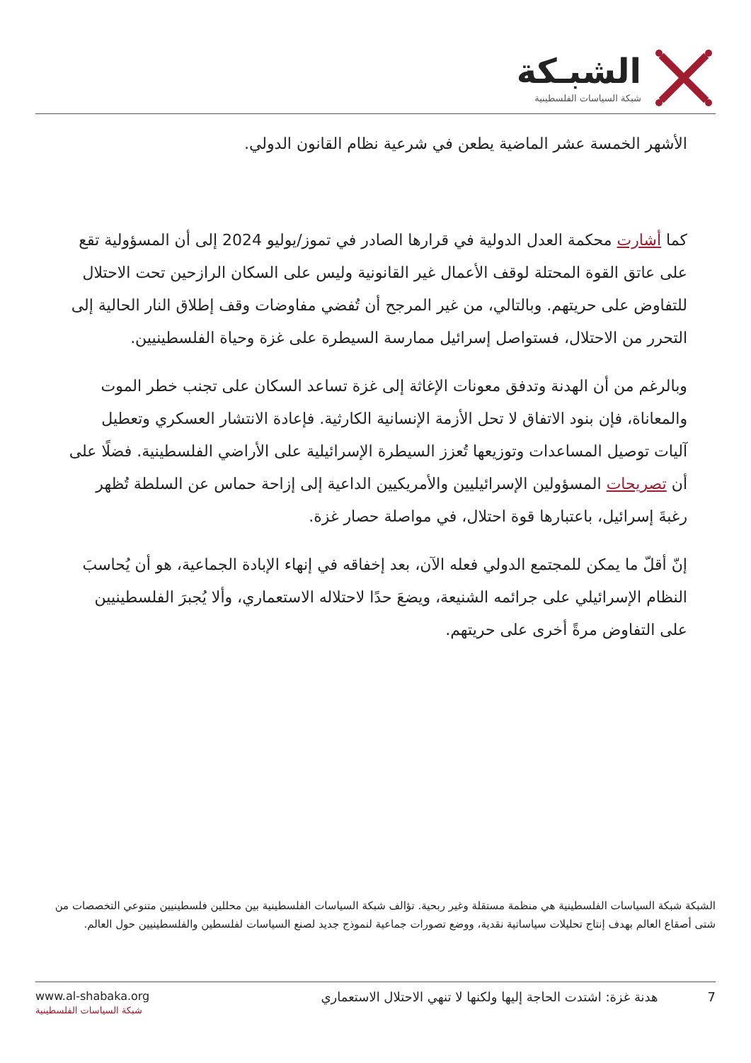الشبـكة
شبكة السياسات الفلسطينية
الأشهر الخمسة عشر الماضية يطعن في شرعية نظام القانون الدولي.
كما أشارت محكمة العدل الدولية في قرارها الصادر في تموز/يوليو 2024 إلى أن المسؤولية تقع على عاتق القوة المحتلة لوقف الأعمال غير القانونية وليس على السكان الرازحين تحت الاحتلال للتفاوض على حريتهم. وبالتالي، من غير المرجح أن تُفضي مفاوضات وقف إطلاق النار الحالية إلى التحرر من الاحتلال، فستواصل إسرائيل ممارسة السيطرة على غزة وحياة الفلسطينيين.
وبالرغم من أن الهدنة وتدفق معونات الإغاثة إلى غزة تساعد السكان على تجنب خطر الموت والمعاناة، فإن بنود الاتفاق لا تحل الأزمة الإنسانية الكارثية. فإعادة الانتشار العسكري وتعطيل آليات توصيل المساعدات وتوزيعها تُعزز السيطرة الإسرائيلية على الأراضي الفلسطينية. فضلًا على أن تصريحات المسؤولين الإسرائيليين والأمريكيين الداعية إلى إزاحة حماس عن السلطة تُظهر رغبةَ إسرائيل، باعتبارها قوة احتلال، في مواصلة حصار غزة.
إنّ أقلّ ما يمكن للمجتمع الدولي فعله الآن، بعد إخفاقه في إنهاء الإبادة الجماعية، هو أن يُحاسبَ النظام الإسرائيلي على جرائمه الشنيعة، ويضعَ حدًا لاحتلاله الاستعماري، وألا يُجبرَ الفلسطينيين على التفاوض مرةً أخرى على حريتهم.
الشبكة شبكة السياسات الفلسطينية هي منظمة مستقلة وغير ربحية. تؤالف شبكة السياسات الفلسطينية بين محللين فلسطينيين متنوعي التخصصات من شتى أصقاع العالم بهدف إنتاج تحليلات سياساتية نقدية، ووضع تصورات جماعية لنموذج جديد لصنع السياسات لفلسطين والفلسطينيين حول العالم.
www.al-shabaka.org
شبكة السياسات الفلسطينية
7 هدنة غزة: اشتدت الحاجة إليها ولكنها لا تنهي الاحتلال الاستعماري